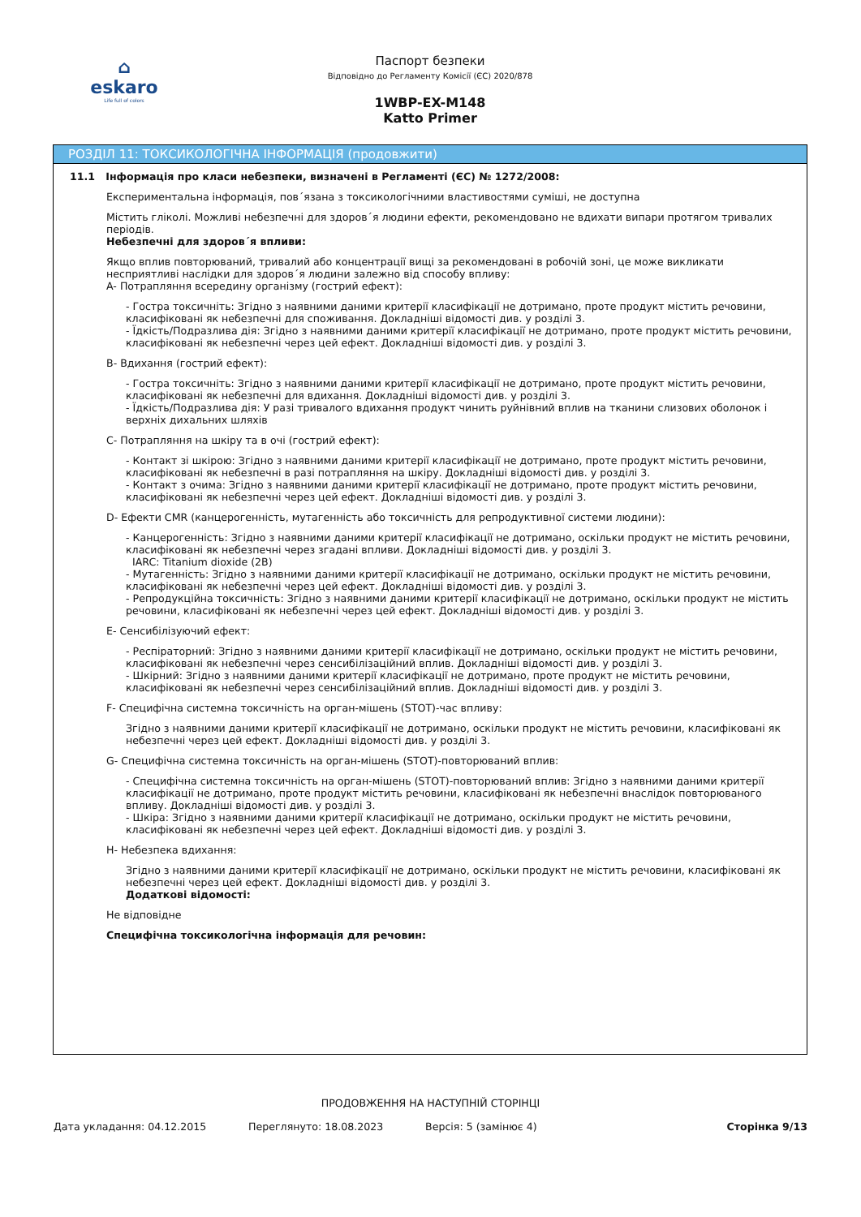⌂
eskaro
Life full of colors
Паспорт безпеки
Відповідно до Регламенту Комісії (ЄС) 2020/878
1WBP-EX-M148
Katto Primer
РОЗДІЛ 11: ТОКСИКОЛОГІЧНА ІНФОРМАЦІЯ (продовжити)
11.1 Інформація про класи небезпеки, визначені в Регламенті (ЄС) № 1272/2008:
Експериментальна інформація, пов´язана з токсикологічними властивостями суміші, не доступна
Містить гліколі. Можливі небезпечні для здоров´я людини ефекти, рекомендовано не вдихати випари протягом тривалих періодів.
Небезпечні для здоров´я впливи:
Якщо вплив повторюваний, тривалий або концентрації вищі за рекомендовані в робочій зоні, це може викликати несприятливі наслідки для здоров´я людини залежно від способу впливу:
A- Потрапляння всередину організму (гострий ефект):
- Гостра токсичніть: Згідно з наявними даними критерії класифікації не дотримано, проте продукт містить речовини, класифіковані як небезпечні для споживання. Докладніші відомості див. у розділі 3.
- Їдкість/Подразлива дія: Згідно з наявними даними критерії класифікації не дотримано, проте продукт містить речовини, класифіковані як небезпечні через цей ефект. Докладніші відомості див. у розділі 3.
B- Вдихання (гострий ефект):
- Гостра токсичніть: Згідно з наявними даними критерії класифікації не дотримано, проте продукт містить речовини, класифіковані як небезпечні для вдихання. Докладніші відомості див. у розділі 3.
- Їдкість/Подразлива дія: У разі тривалого вдихання продукт чинить руйнівний вплив на тканини слизових оболонок і верхніх дихальних шляхів
C- Потрапляння на шкіру та в очі (гострий ефект):
- Контакт зі шкірою: Згідно з наявними даними критерії класифікації не дотримано, проте продукт містить речовини, класифіковані як небезпечні в разі потрапляння на шкіру. Докладніші відомості див. у розділі 3.
- Контакт з очима: Згідно з наявними даними критерії класифікації не дотримано, проте продукт містить речовини, класифіковані як небезпечні через цей ефект. Докладніші відомості див. у розділі 3.
D- Ефекти CMR (канцерогенність, мутагенність або токсичність для репродуктивної системи людини):
- Канцерогенність: Згідно з наявними даними критерії класифікації не дотримано, оскільки продукт не містить речовини, класифіковані як небезпечні через згадані впливи. Докладніші відомості див. у розділі 3.
IARC: Titanium dioxide (2B)
- Мутагенність: Згідно з наявними даними критерії класифікації не дотримано, оскільки продукт не містить речовини, класифіковані як небезпечні через цей ефект. Докладніші відомості див. у розділі 3.
- Репродукційна токсичність: Згідно з наявними даними критерії класифікації не дотримано, оскільки продукт не містить речовини, класифіковані як небезпечні через цей ефект. Докладніші відомості див. у розділі 3.
E- Сенсибілізуючий ефект:
- Респіраторний: Згідно з наявними даними критерії класифікації не дотримано, оскільки продукт не містить речовини, класифіковані як небезпечні через сенсибілізаційний вплив. Докладніші відомості див. у розділі 3.
- Шкірний: Згідно з наявними даними критерії класифікації не дотримано, проте продукт не містить речовини, класифіковані як небезпечні через сенсибілізаційний вплив. Докладніші відомості див. у розділі 3.
F- Специфічна системна токсичність на орган-мішень (STOT)-час впливу:
Згідно з наявними даними критерії класифікації не дотримано, оскільки продукт не містить речовини, класифіковані як небезпечні через цей ефект. Докладніші відомості див. у розділі 3.
G- Специфічна системна токсичність на орган-мішень (STOT)-повторюваний вплив:
- Специфічна системна токсичність на орган-мішень (STOT)-повторюваний вплив: Згідно з наявними даними критерії класифікації не дотримано, проте продукт містить речовини, класифіковані як небезпечні внаслідок повторюваного впливу. Докладніші відомості див. у розділі 3.
- Шкіра: Згідно з наявними даними критерії класифікації не дотримано, оскільки продукт не містить речовини, класифіковані як небезпечні через цей ефект. Докладніші відомості див. у розділі 3.
H- Небезпека вдихання:
Згідно з наявними даними критерії класифікації не дотримано, оскільки продукт не містить речовини, класифіковані як небезпечні через цей ефект. Докладніші відомості див. у розділі 3.
Додаткові відомості:
Не відповідне
Специфічна токсикологічна інформація для речовин:
ПРОДОВЖЕННЯ НА НАСТУПНІЙ СТОРІНЦІ
Дата укладання: 04.12.2015 Переглянуто: 18.08.2023 Версія: 5 (замінює 4) Сторінка 9/13